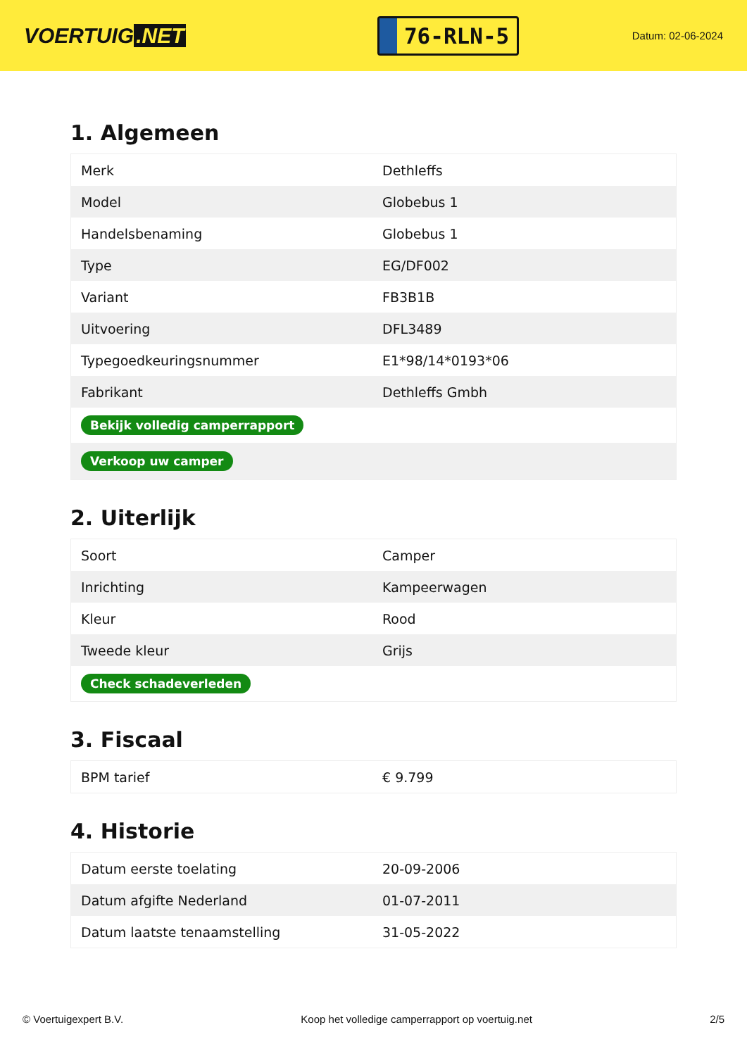VOERTUIG.NET
76-RLN-5
Datum: 02-06-2024
1. Algemeen
| Merk | Dethleffs |
| Model | Globebus 1 |
| Handelsbenaming | Globebus 1 |
| Type | EG/DF002 |
| Variant | FB3B1B |
| Uitvoering | DFL3489 |
| Typegoedkeuringsnummer | E1*98/14*0193*06 |
| Fabrikant | Dethleffs Gmbh |
| Bekijk volledig camperrapport | |
| Verkoop uw camper | |
2. Uiterlijk
| Soort | Camper |
| Inrichting | Kampeerwagen |
| Kleur | Rood |
| Tweede kleur | Grijs |
| Check schadeverleden | |
3. Fiscaal
| BPM tarief | € 9.799 |
4. Historie
| Datum eerste toelating | 20-09-2006 |
| Datum afgifte Nederland | 01-07-2011 |
| Datum laatste tenaamstelling | 31-05-2022 |
© Voertuigexpert B.V. Koop het volledige camperrapport op voertuig.net 2/5